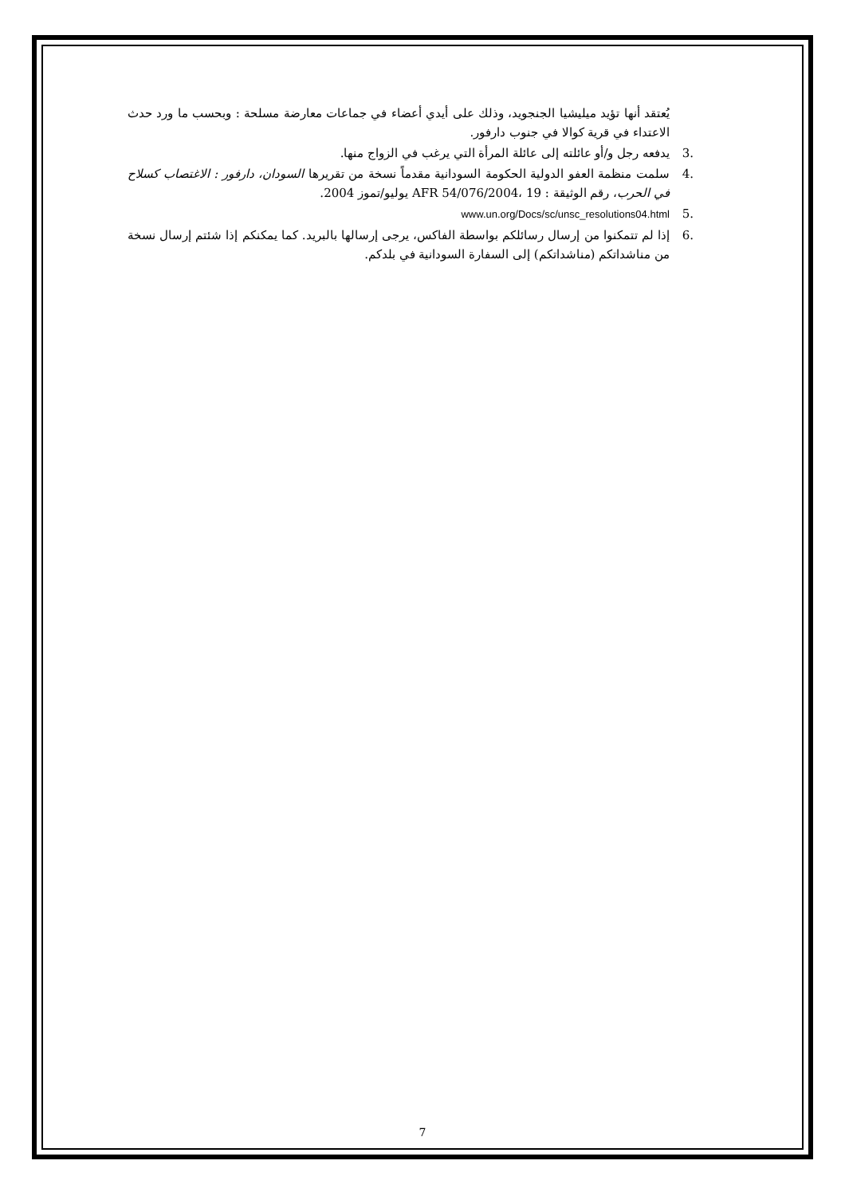يُعتقد أنها تؤيد ميليشيا الجنجويد، وذلك على أيدي أعضاء في جماعات معارضة مسلحة : وبحسب ما ورد حدث الاعتداء في قرية كوالا في جنوب دارفور.
.3يدفعه رجل و/أو عائلته إلى عائلة المرأة التي يرغب في الزواج منها.
.4سلمت منظمة العفو الدولية الحكومة السودانية مقدماً نسخة من تقريرها السودان، دارفور : الاغتصاب كسلاح في الحرب، رقم الوثيقة : AFR 54/076/2004، 19 يوليو/تموز 2004.
.5 www.un.org/Docs/sc/unsc_resolutions04.html
.6إذا لم تتمكنوا من إرسال رسائلكم بواسطة الفاكس، يرجى إرسالها بالبريد. كما يمكنكم إذا شئتم إرسال نسخة من مناشداتكم (مناشداتكم) إلى السفارة السودانية في بلدكم.
7